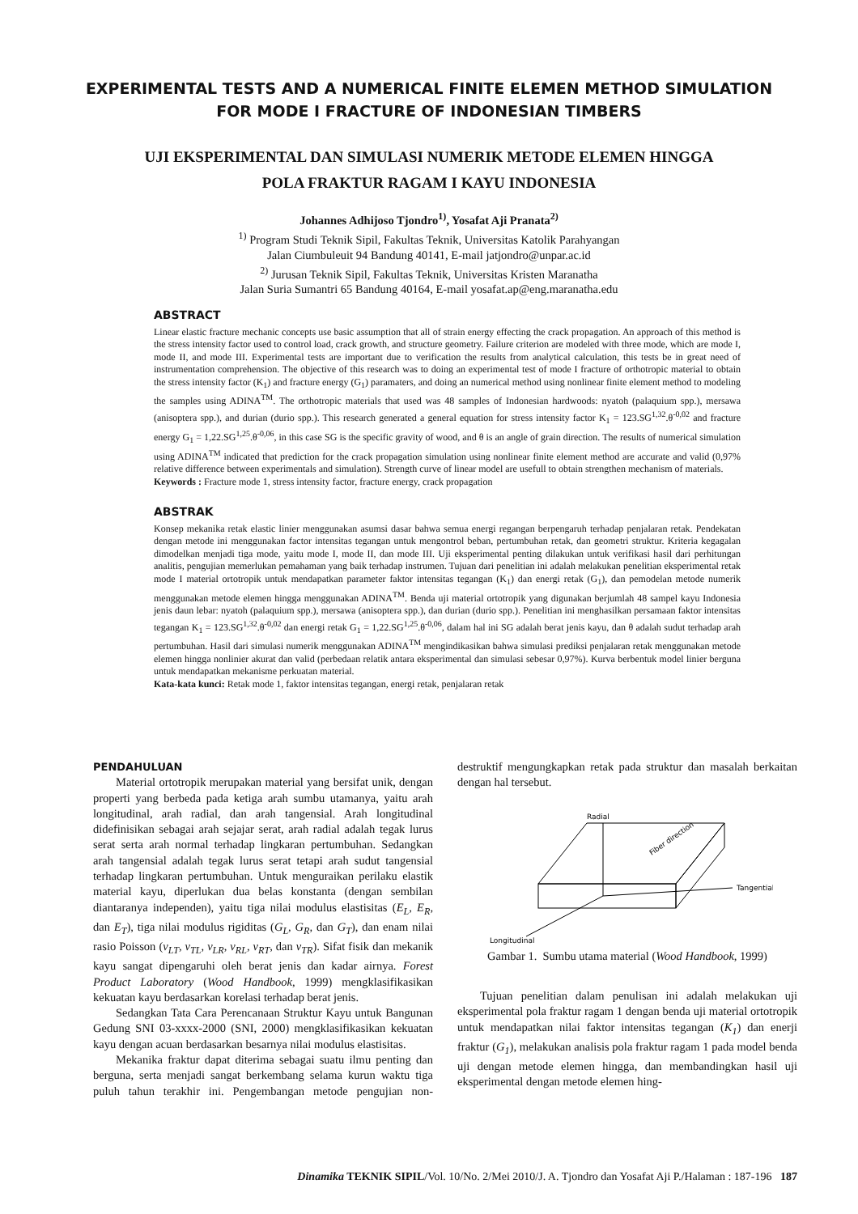EXPERIMENTAL TESTS AND A NUMERICAL FINITE ELEMEN METHOD SIMULATION
FOR MODE I FRACTURE OF INDONESIAN TIMBERS
UJI EKSPERIMENTAL DAN SIMULASI NUMERIK METODE ELEMEN HINGGA
POLA FRAKTUR RAGAM I KAYU INDONESIA
Johannes Adhijoso Tjondro<sup>1)</sup>, Yosafat Aji Pranata<sup>2)</sup>
<sup>1)</sup> Program Studi Teknik Sipil, Fakultas Teknik, Universitas Katolik Parahyangan
Jalan Ciumbuleuit 94 Bandung 40141, E-mail jatjondro@unpar.ac.id
<sup>2)</sup> Jurusan Teknik Sipil, Fakultas Teknik, Universitas Kristen Maranatha
Jalan Suria Sumantri 65 Bandung 40164, E-mail yosafat.ap@eng.maranatha.edu
ABSTRACT
Linear elastic fracture mechanic concepts use basic assumption that all of strain energy effecting the crack propagation. An approach of this method is the stress intensity factor used to control load, crack growth, and structure geometry. Failure criterion are modeled with three mode, which are mode I, mode II, and mode III. Experimental tests are important due to verification the results from analytical calculation, this tests be in great need of instrumentation comprehension. The objective of this research was to doing an experimental test of mode I fracture of orthotropic material to obtain the stress intensity factor (K<sub>1</sub>) and fracture energy (G<sub>1</sub>) paramaters, and doing an numerical method using nonlinear finite element method to modeling the samples using ADINA<sup>TM</sup>. The orthotropic materials that used was 48 samples of Indonesian hardwoods: nyatoh (palaquium spp.), mersawa (anisoptera spp.), and durian (durio spp.). This research generated a general equation for stress intensity factor K<sub>1</sub> = 123.SG<sup>1,32</sup>.θ<sup>-0,02</sup> and fracture energy G<sub>1</sub> = 1,22.SG<sup>1,25</sup>.θ<sup>-0,06</sup>, in this case SG is the specific gravity of wood, and θ is an angle of grain direction. The results of numerical simulation using ADINA<sup>TM</sup> indicated that prediction for the crack propagation simulation using nonlinear finite element method are accurate and valid (0,97% relative difference between experimentals and simulation). Strength curve of linear model are usefull to obtain strengthen mechanism of materials.
Keywords : Fracture mode 1, stress intensity factor, fracture energy, crack propagation
ABSTRAK
Konsep mekanika retak elastic linier menggunakan asumsi dasar bahwa semua energi regangan berpengaruh terhadap penjalaran retak. Pendekatan dengan metode ini menggunakan factor intensitas tegangan untuk mengontrol beban, pertumbuhan retak, dan geometri struktur. Kriteria kegagalan dimodelkan menjadi tiga mode, yaitu mode I, mode II, dan mode III. Uji eksperimental penting dilakukan untuk verifikasi hasil dari perhitungan analitis, pengujian memerlukan pemahaman yang baik terhadap instrumen. Tujuan dari penelitian ini adalah melakukan penelitian eksperimental retak mode I material ortotropik untuk mendapatkan parameter faktor intensitas tegangan (K<sub>1</sub>) dan energi retak (G<sub>1</sub>), dan pemodelan metode numerik menggunakan metode elemen hingga menggunakan ADINA<sup>TM</sup>. Benda uji material ortotropik yang digunakan berjumlah 48 sampel kayu Indonesia jenis daun lebar: nyatoh (palaquium spp.), mersawa (anisoptera spp.), dan durian (durio spp.). Penelitian ini menghasilkan persamaan faktor intensitas tegangan K<sub>1</sub> = 123.SG<sup>1,32</sup>.θ<sup>-0,02</sup> dan energi retak G<sub>1</sub> = 1,22.SG<sup>1,25</sup>.θ<sup>-0,06</sup>, dalam hal ini SG adalah berat jenis kayu, dan θ adalah sudut terhadap arah pertumbuhan. Hasil dari simulasi numerik menggunakan ADINA<sup>TM</sup> mengindikasikan bahwa simulasi prediksi penjalaran retak menggunakan metode elemen hingga nonlinier akurat dan valid (perbedaan relatik antara eksperimental dan simulasi sebesar 0,97%). Kurva berbentuk model linier berguna untuk mendapatkan mekanisme perkuatan material.
Kata-kata kunci: Retak mode 1, faktor intensitas tegangan, energi retak, penjalaran retak
PENDAHULUAN
Material ortotropik merupakan material yang bersifat unik, dengan properti yang berbeda pada ketiga arah sumbu utamanya, yaitu arah longitudinal, arah radial, dan arah tangensial. Arah longitudinal didefinisikan sebagai arah sejajar serat, arah radial adalah tegak lurus serat serta arah normal terhadap lingkaran pertumbuhan. Sedangkan arah tangensial adalah tegak lurus serat tetapi arah sudut tangensial terhadap lingkaran pertumbuhan. Untuk menguraikan perilaku elastik material kayu, diperlukan dua belas konstanta (dengan sembilan diantaranya independen), yaitu tiga nilai modulus elastisitas (E<sub>L</sub>, E<sub>R</sub>, dan E<sub>T</sub>), tiga nilai modulus rigiditas (G<sub>L</sub>, G<sub>R</sub>, dan G<sub>T</sub>), dan enam nilai rasio Poisson (v<sub>LT</sub>, v<sub>TL</sub>, v<sub>LR</sub>, v<sub>RL</sub>, v<sub>RT</sub>, dan v<sub>TR</sub>). Sifat fisik dan mekanik kayu sangat dipengaruhi oleh berat jenis dan kadar airnya. Forest Product Laboratory (Wood Handbook, 1999) mengklasifikasikan kekuatan kayu berdasarkan korelasi terhadap berat jenis.
Sedangkan Tata Cara Perencanaan Struktur Kayu untuk Bangunan Gedung SNI 03-xxxx-2000 (SNI, 2000) mengklasifikasikan kekuatan kayu dengan acuan berdasarkan besarnya nilai modulus elastisitas.
Mekanika fraktur dapat diterima sebagai suatu ilmu penting dan berguna, serta menjadi sangat berkembang selama kurun waktu tiga puluh tahun terakhir ini. Pengembangan metode pengujian non-destruktif mengungkapkan retak pada struktur dan masalah berkaitan dengan hal tersebut.
Radial
Tangential
Longitudinal
Fiber direction
Gambar 1. Sumbu utama material (Wood Handbook, 1999)
Tujuan penelitian dalam penulisan ini adalah melakukan uji eksperimental pola fraktur ragam 1 dengan benda uji material ortotropik untuk mendapatkan nilai faktor intensitas tegangan (K<sub>1</sub>) dan enerji fraktur (G<sub>1</sub>), melakukan analisis pola fraktur ragam 1 pada model benda uji dengan metode elemen hingga, dan membandingkan hasil uji eksperimental dengan metode elemen hing-
Dinamika TEKNIK SIPIL/Vol. 10/No. 2/Mei 2010/J. A. Tjondro dan Yosafat Aji P./Halaman : 187-196 187